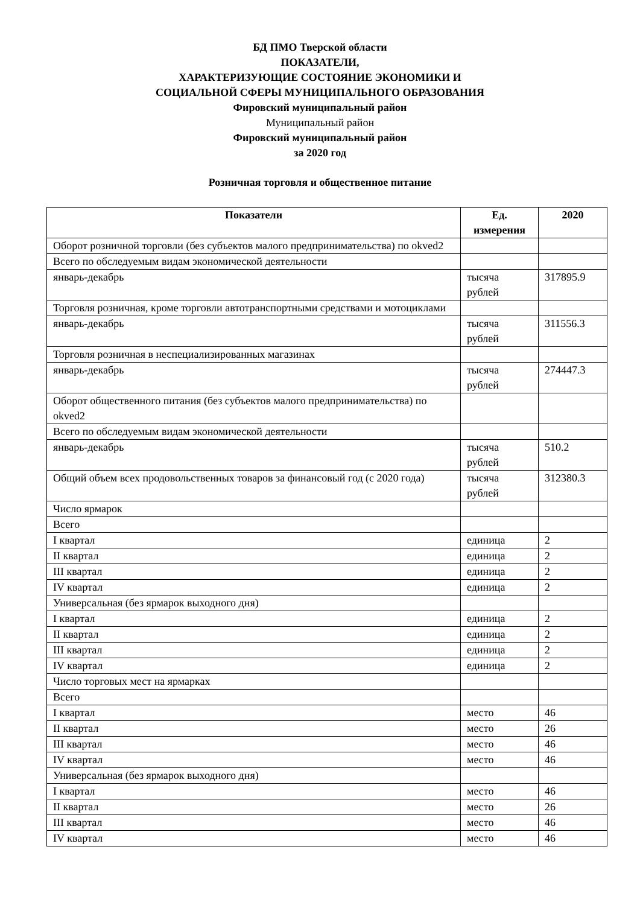БД ПМО Тверской области
ПОКАЗАТЕЛИ,
ХАРАКТЕРИЗУЮЩИЕ СОСТОЯНИЕ ЭКОНОМИКИ И
СОЦИАЛЬНОЙ СФЕРЫ МУНИЦИПАЛЬНОГО ОБРАЗОВАНИЯ
Фировский муниципальный район
Муниципальный район
Фировский муниципальный район
за 2020 год
Розничная торговля и общественное питание
| Показатели | Ед. измерения | 2020 |
| --- | --- | --- |
| Оборот розничной торговли (без субъектов малого предпринимательства) по okved2 | | |
| Всего по обследуемым видам экономической деятельности | | |
| январь-декабрь | тысяча рублей | 317895.9 |
| Торговля розничная, кроме торговли автотранспортными средствами и мотоциклами | | |
| январь-декабрь | тысяча рублей | 311556.3 |
| Торговля розничная в неспециализированных магазинах | | |
| январь-декабрь | тысяча рублей | 274447.3 |
| Оборот общественного питания (без субъектов малого предпринимательства) по okved2 | | |
| Всего по обследуемым видам экономической деятельности | | |
| январь-декабрь | тысяча рублей | 510.2 |
| Общий объем всех продовольственных товаров за финансовый год (с 2020 года) | тысяча рублей | 312380.3 |
| Число ярмарок | | |
| Всего | | |
| I квартал | единица | 2 |
| II квартал | единица | 2 |
| III квартал | единица | 2 |
| IV квартал | единица | 2 |
| Универсальная (без ярмарок выходного дня) | | |
| I квартал | единица | 2 |
| II квартал | единица | 2 |
| III квартал | единица | 2 |
| IV квартал | единица | 2 |
| Число торговых мест на ярмарках | | |
| Всего | | |
| I квартал | место | 46 |
| II квартал | место | 26 |
| III квартал | место | 46 |
| IV квартал | место | 46 |
| Универсальная (без ярмарок выходного дня) | | |
| I квартал | место | 46 |
| II квартал | место | 26 |
| III квартал | место | 46 |
| IV квартал | место | 46 |